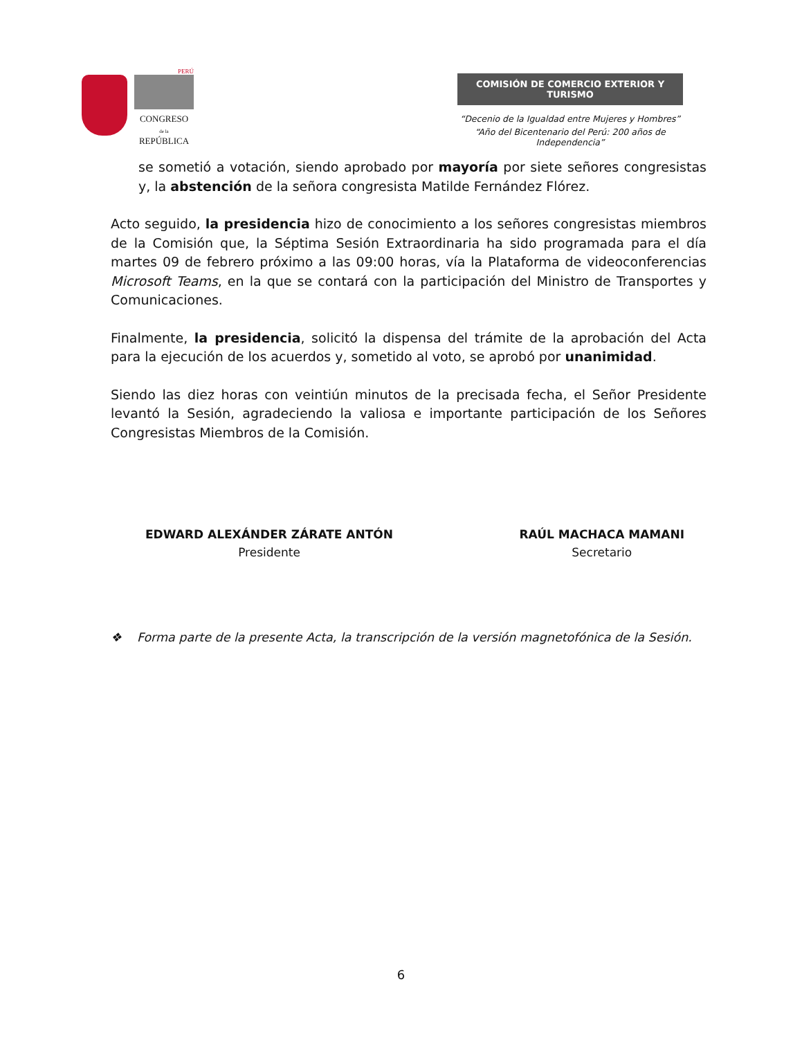PERÚ
CONGRESO
de la
REPÚBLICA
COMISIÓN DE COMERCIO EXTERIOR Y TURISMO
“Decenio de la Igualdad entre Mujeres y Hombres”
“Año del Bicentenario del Perú: 200 años de Independencia”
se sometió a votación, siendo aprobado por mayoría por siete señores congresistas y, la abstención de la señora congresista Matilde Fernández Flórez.
Acto seguido, la presidencia hizo de conocimiento a los señores congresistas miembros de la Comisión que, la Séptima Sesión Extraordinaria ha sido programada para el día martes 09 de febrero próximo a las 09:00 horas, vía la Plataforma de videoconferencias Microsoft Teams, en la que se contará con la participación del Ministro de Transportes y Comunicaciones.
Finalmente, la presidencia, solicitó la dispensa del trámite de la aprobación del Acta para la ejecución de los acuerdos y, sometido al voto, se aprobó por unanimidad.
Siendo las diez horas con veintiún minutos de la precisada fecha, el Señor Presidente levantó la Sesión, agradeciendo la valiosa e importante participación de los Señores Congresistas Miembros de la Comisión.
EDWARD ALEXÁNDER ZÁRATE ANTÓN
Presidente
RAÚL MACHACA MAMANI
Secretario
❖ Forma parte de la presente Acta, la transcripción de la versión magnetofónica de la Sesión.
6